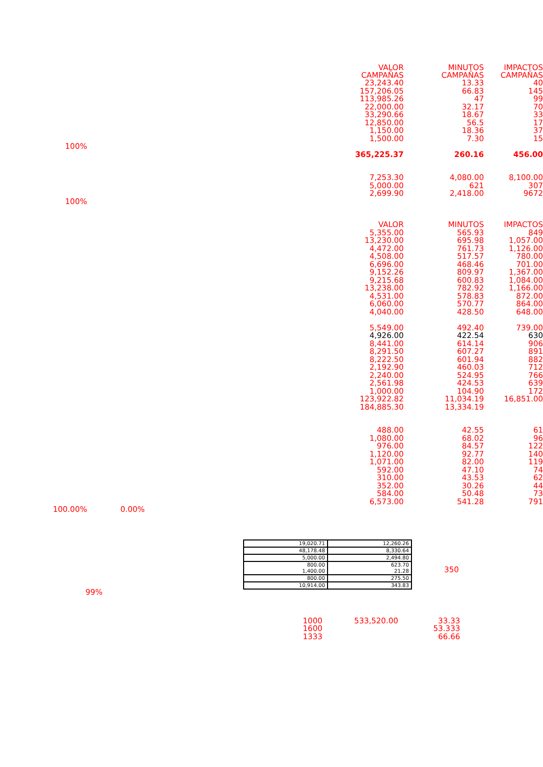| | VALOR CAMPAÑAS | MINUTOS CAMPAÑAS | IMPACTOS CAMPAÑAS |
| | 23,243.40 | 13.33 | 40 |
| | 157,206.05 | 66.83 | 145 |
| | 113,985.26 | 47 | 99 |
| | 22,000.00 | 32.17 | 70 |
| | 33,290.66 | 18.67 | 33 |
| | 12,850.00 | 56.5 | 17 |
| | 1,150.00 | 18.36 | 37 |
| | 1,500.00 | 7.30 | 15 |
| 100% | | | |
| | 365,225.37 | 260.16 | 456.00 |
| | 7,253.30 | 4,080.00 | 8,100.00 |
| | 5,000.00 | 621 | 307 |
| | 2,699.90 | 2,418.00 | 9672 |
| 100% | | | |
| | VALOR | MINUTOS | IMPACTOS |
| | 5,355.00 | 565.93 | 849 |
| | 13,230.00 | 695.98 | 1,057.00 |
| | 4,472.00 | 761.73 | 1,126.00 |
| | 4,508.00 | 517.57 | 780.00 |
| | 6,696.00 | 468.46 | 701.00 |
| | 9,152.26 | 809.97 | 1,367.00 |
| | 9,215.68 | 600.83 | 1,084.00 |
| | 13,238.00 | 782.92 | 1,166.00 |
| | 4,531.00 | 578.83 | 872.00 |
| | 6,060.00 | 570.77 | 864.00 |
| | 4,040.00 | 428.50 | 648.00 |
| | 5,549.00 | 492.40 | 739.00 |
| | 4,926.00 | 422.54 | 630 |
| | 8,441.00 | 614.14 | 906 |
| | 8,291.50 | 607.27 | 891 |
| | 8,222.50 | 601.94 | 882 |
| | 2,192.90 | 460.03 | 712 |
| | 2,240.00 | 524.95 | 766 |
| | 2,561.98 | 424.53 | 639 |
| | 1,000.00 | 104.90 | 172 |
| | 123,922.82 | 11,034.19 | 16,851.00 |
| | 184,885.30 | 13,334.19 | |
| | 488.00 | 42.55 | 61 |
| | 1,080.00 | 68.02 | 96 |
| | 976.00 | 84.57 | 122 |
| | 1,120.00 | 92.77 | 140 |
| | 1,071.00 | 82.00 | 119 |
| | 592.00 | 47.10 | 74 |
| | 310.00 | 43.53 | 62 |
| | 352.00 | 30.26 | 44 |
| | 584.00 | 50.48 | 73 |
| | 6,573.00 | 541.28 | 791 |
| 100.00% | 0.00% | | |
| 19,020.71 | 12,260.26 |
| 48,178.48 | 8,330.64 |
| 5,000.00 | 2,494.80 |
| 800.00 1,400.00 | 623.70 21.28 |
| 800.00 | 275.50 |
| 10,914.00 | 343.83 |
350
99%
| | 1000 | 533,520.00 | 33.33 |
| | 1600 | | 53.333 |
| | 1333 | | 66.66 |